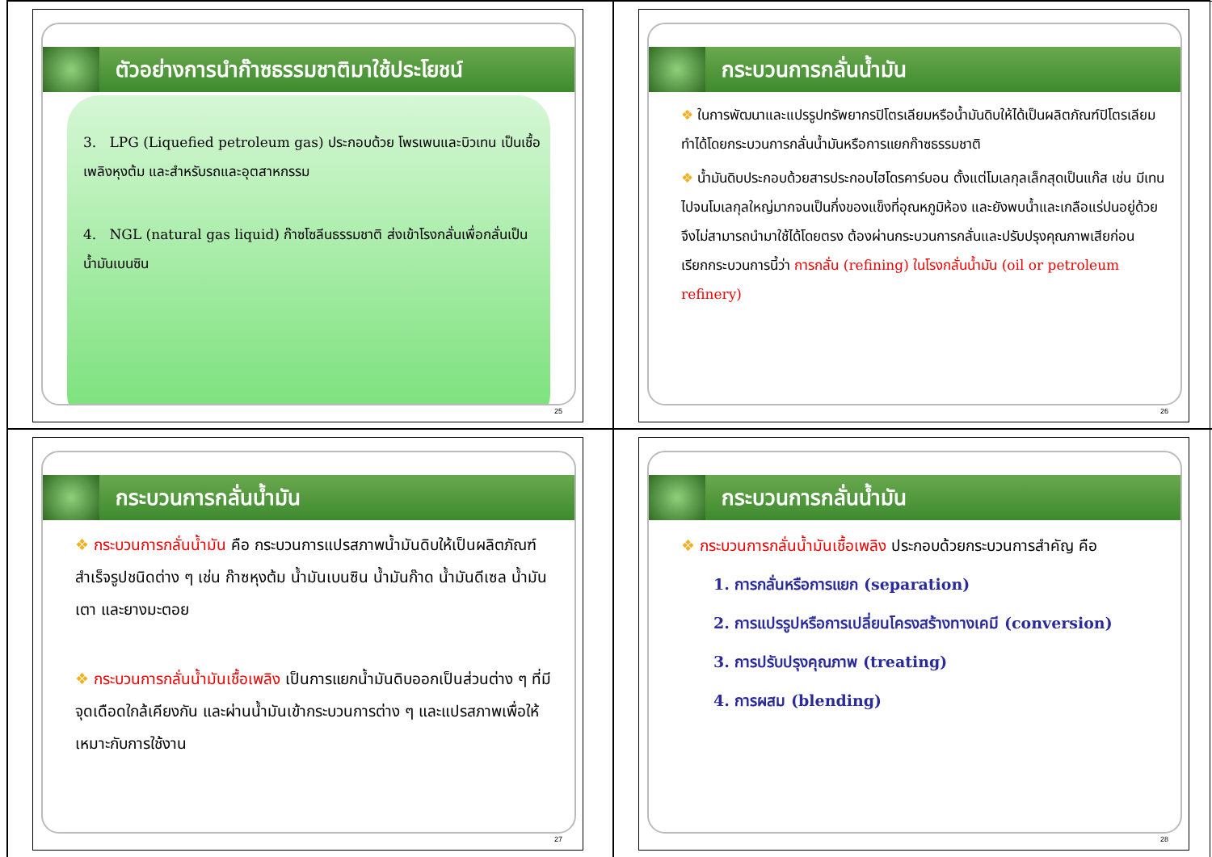ตัวอย่างการนำก๊าซธรรมชาติมาใช้ประโยชน์
3. LPG (Liquefied petroleum gas) ประกอบด้วย โพรเพนและบิวเทน เป็นเชื้อเพลิงหุงต้ม และสำหรับรถและอุตสาหกรรม
4. NGL (natural gas liquid) ก๊าซโซลีนธรรมชาติ ส่งเข้าโรงกลั่นเพื่อกลั่นเป็นน้ำมันเบนซิน
25
กระบวนการกลั่นน้ำมัน
❖ ในการพัฒนาและแปรรูปทรัพยากรปิโตรเลียมหรือน้ำมันดิบให้ได้เป็นผลิตภัณฑ์ปิโตรเลียมทำได้โดยกระบวนการกลั่นน้ำมันหรือการแยกก๊าซธรรมชาติ
❖ น้ำมันดิบประกอบด้วยสารประกอบไฮโดรคาร์บอน ตั้งแต่โมเลกุลเล็กสุดเป็นแก๊ส เช่น มีเทน ไปจนโมเลกุลใหญ่มากจนเป็นกึ่งของแข็งที่อุณหภูมิห้อง และยังพบน้ำและเกลือแร่ปนอยู่ด้วย จึงไม่สามารถนำมาใช้ได้โดยตรง ต้องผ่านกระบวนการกลั่นและปรับปรุงคุณภาพเสียก่อน เรียกกระบวนการนี้ว่า การกลั่น (refining) ในโรงกลั่นน้ำมัน (oil or petroleum refinery)
26
กระบวนการกลั่นน้ำมัน
❖ กระบวนการกลั่นน้ำมัน คือ กระบวนการแปรสภาพน้ำมันดิบให้เป็นผลิตภัณฑ์สำเร็จรูปชนิดต่าง ๆ เช่น ก๊าซหุงต้ม น้ำมันเบนซิน น้ำมันก๊าด น้ำมันดีเซล น้ำมันเตา และยางมะตอย
❖ กระบวนการกลั่นน้ำมันเชื้อเพลิง เป็นการแยกน้ำมันดิบออกเป็นส่วนต่าง ๆ ที่มีจุดเดือดใกล้เคียงกัน และผ่านน้ำมันเข้ากระบวนการต่าง ๆ และแปรสภาพเพื่อให้เหมาะกับการใช้งาน
27
กระบวนการกลั่นน้ำมัน
❖ กระบวนการกลั่นน้ำมันเชื้อเพลิง ประกอบด้วยกระบวนการสำคัญ คือ
1. การกลั่นหรือการแยก (separation)
2. การแปรรูปหรือการเปลี่ยนโครงสร้างทางเคมี (conversion)
3. การปรับปรุงคุณภาพ (treating)
4. การผสม (blending)
28